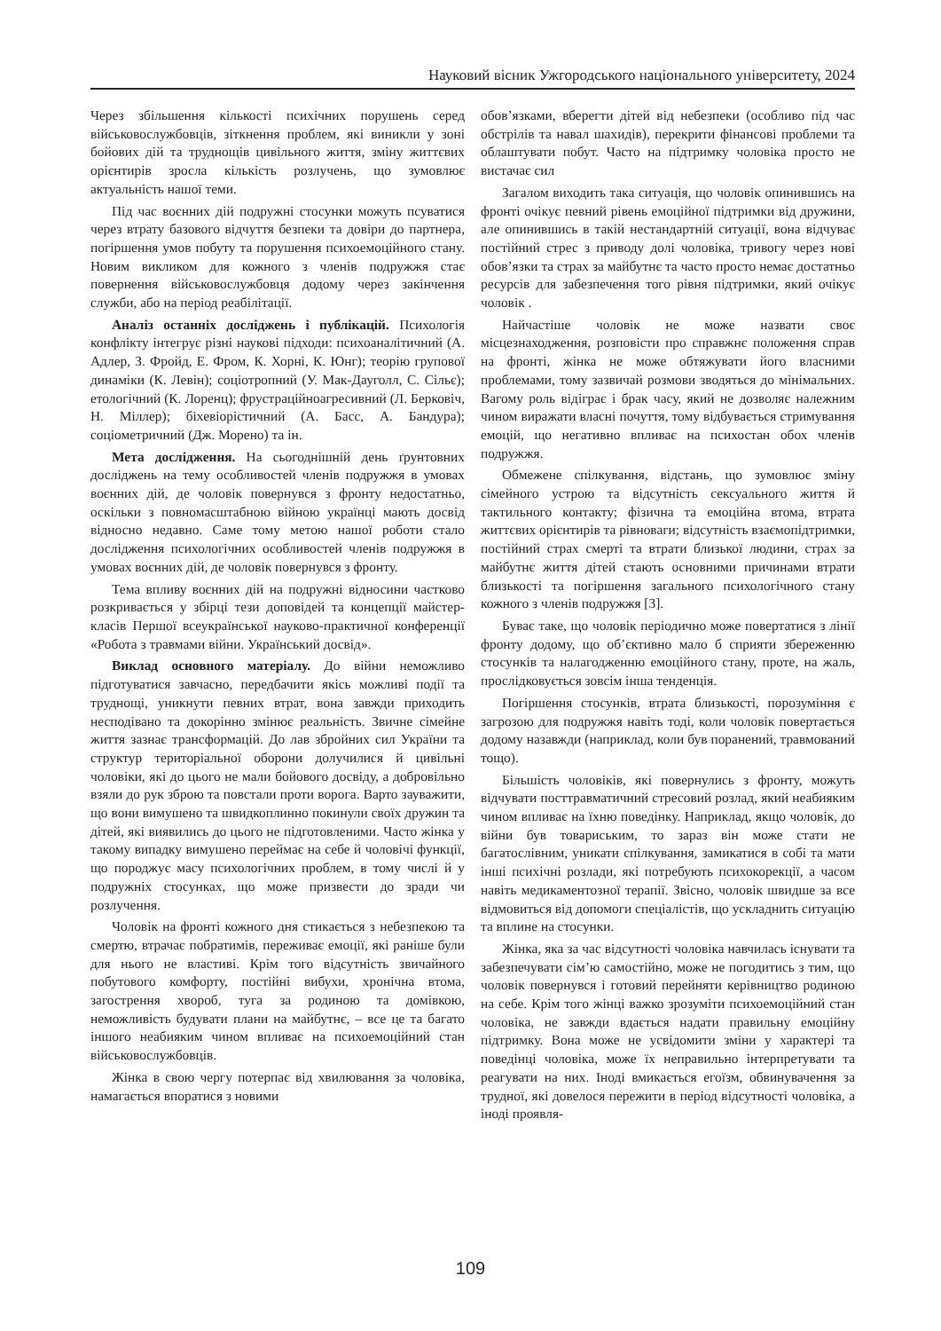Науковий вісник Ужгородського національного університету, 2024
Через збільшення кількості психічних порушень серед військовослужбовців, зіткнення проблем, які виникли у зоні бойових дій та труднощів цивільного життя, зміну життєвих орієнтирів зросла кількість розлучень, що зумовлює актуальність нашої теми.
Під час воєнних дій подружні стосунки можуть псуватися через втрату базового відчуття безпеки та довіри до партнера, погіршення умов побуту та порушення психоемоційного стану. Новим викликом для кожного з членів подружжя стає повернення військовослужбовця додому через закінчення служби, або на період реабілітації.
Аналіз останніх досліджень і публікацій. Психологія конфлікту інтегрує різні наукові підходи: психоаналітичний (А. Адлер, З. Фройд, Е. Фром, К. Хорні, К. Юнг); теорію групової динаміки (К. Левін); соціотропний (У. Мак-Дауголл, С. Сільє); етологічний (К. Лоренц); фрустраційноагресивний (Л. Берковіч, Н. Міллер); біхевіорістичний (А. Басс, А. Бандура); соціометричний (Дж. Морено) та ін.
Мета дослідження. На сьогоднішній день ґрунтовних досліджень на тему особливостей членів подружжя в умовах воєнних дій, де чоловік повернувся з фронту недостатньо, оскільки з повномасштабною війною українці мають досвід відносно недавно. Саме тому метою нашої роботи стало дослідження психологічних особливостей членів подружжя в умовах воєнних дій, де чоловік повернувся з фронту.
Тема впливу воєнних дій на подружні відносини частково розкривається у збірці тези доповідей та концепції майстер-класів Першої всеукраїнської науково-практичної конференції «Робота з травмами війни. Український досвід».
Виклад основного матеріалу. До війни неможливо підготуватися завчасно, передбачити якісь можливі події та труднощі, уникнути певних втрат, вона завжди приходить несподівано та докорінно змінює реальність. Звичне сімейне життя зазнає трансформацій. До лав збройних сил України та структур територіальної оборони долучилися й цивільні чоловіки, які до цього не мали бойового досвіду, а добровільно взяли до рук зброю та повстали проти ворога. Варто зауважити, що вони вимушено та швидкоплинно покинули своїх дружин та дітей, які виявились до цього не підготовленими. Часто жінка у такому випадку вимушено переймає на себе й чоловічі функції, що породжує масу психологічних проблем, в тому числі й у подружніх стосунках, що може призвести до зради чи розлучення.
Чоловік на фронті кожного дня стикається з небезпекою та смертю, втрачає побратимів, переживає емоції, які раніше були для нього не властиві. Крім того відсутність звичайного побутового комфорту, постійні вибухи, хронічна втома, загострення хвороб, туга за родиною та домівкою, неможливість будувати плани на майбутнє, – все це та багато іншого неабияким чином впливає на психоемоційний стан військовослужбовців.
Жінка в свою чергу потерпає від хвилювання за чоловіка, намагається впоратися з новими
обов’язками, вберегти дітей від небезпеки (особливо під час обстрілів та навал шахидів), перекрити фінансові проблеми та облаштувати побут. Часто на підтримку чоловіка просто не вистачає сил
Загалом виходить така ситуація, що чоловік опинившись на фронті очікує певний рівень емоційної підтримки від дружини, але опинившись в такій нестандартній ситуації, вона відчуває постійний стрес з приводу долі чоловіка, тривогу через нові обов’язки та страх за майбутнє та часто просто немає достатньо ресурсів для забезпечення того рівня підтримки, який очікує чоловік .
Найчастіше чоловік не може назвати своє місцезнаходження, розповісти про справжнє положення справ на фронті, жінка не може обтяжувати його власними проблемами, тому зазвичай розмови зводяться до мінімальних. Вагому роль відіграє і брак часу, який не дозволяє належним чином виражати власні почуття, тому відбувається стримування емоцій, що негативно впливає на психостан обох членів подружжя.
Обмежене спілкування, відстань, що зумовлює зміну сімейного устрою та відсутність сексуального життя й тактильного контакту; фізична та емоційна втома, втрата життєвих орієнтирів та рівноваги; відсутність взаємопідтримки, постійний страх смерті та втрати близької людини, страх за майбутнє життя дітей стають основними причинами втрати близькості та погіршення загального психологічного стану кожного з членів подружжя [3].
Буває таке, що чоловік періодично може повертатися з лінії фронту додому, що об’єктивно мало б сприяти збереженню стосунків та налагодженню емоційного стану, проте, на жаль, прослідковується зовсім інша тенденція.
Погіршення стосунків, втрата близькості, порозуміння є загрозою для подружжя навіть тоді, коли чоловік повертається додому назавжди (наприклад, коли був поранений, травмований тощо).
Більшість чоловіків, які повернулись з фронту, можуть відчувати посттравматичний стресовий розлад, який неабияким чином впливає на їхню поведінку. Наприклад, якщо чоловік, до війни був товариським, то зараз він може стати не багатослівним, уникати спілкування, замикатися в собі та мати інші психічні розлади, які потребують психокорекції, а часом навіть медикаментозної терапії. Звісно, чоловік швидше за все відмовиться від допомоги спеціалістів, що ускладнить ситуацію та вплине на стосунки.
Жінка, яка за час відсутності чоловіка навчилась існувати та забезпечувати сім’ю самостійно, може не погодитись з тим, що чоловік повернувся і готовий перейняти керівництво родиною на себе. Крім того жінці важко зрозуміти психоемоційний стан чоловіка, не завжди вдається надати правильну емоційну підтримку. Вона може не усвідомити зміни у характері та поведінці чоловіка, може їх неправильно інтерпретувати та реагувати на них. Іноді вмикається егоїзм, обвинувачення за трудної, які довелося пережити в період відсутності чоловіка, а іноді проявля-
109